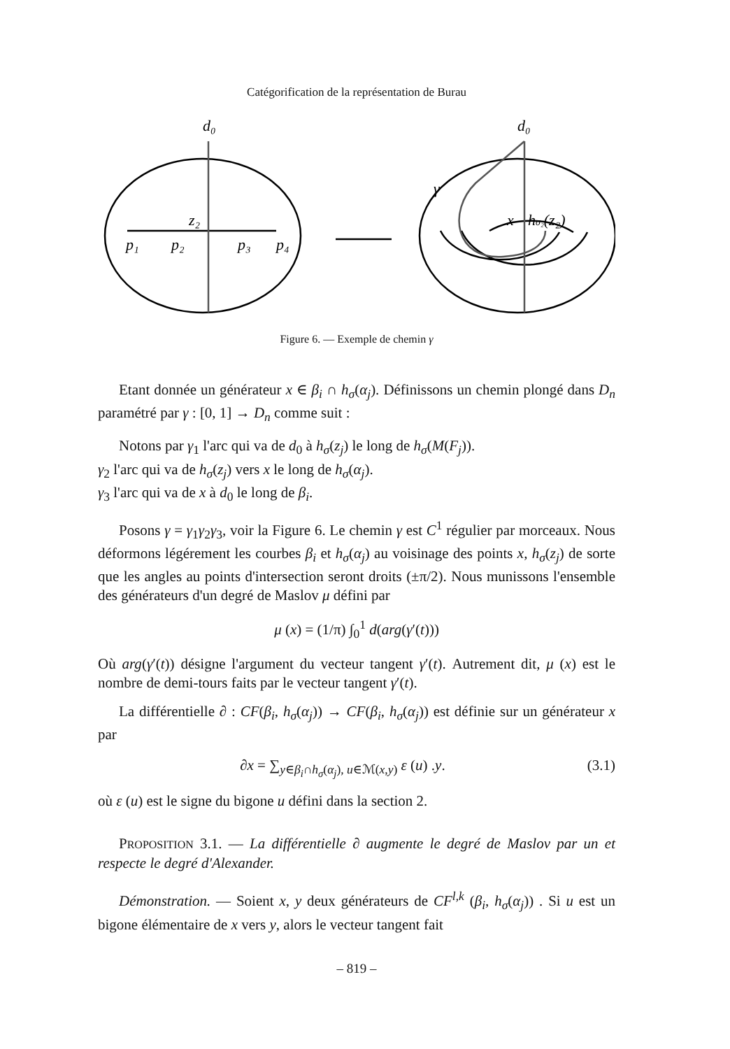Catégorification de la représentation de Burau
d₀
d₀
z₂
p₁
p₂
p₃
p₄
γ
x
hσ₂(z₂)
Figure 6. — Exemple de chemin γ
Etant donnée un générateur x ∈ β<sub>i</sub> ∩ h<sub>σ</sub>(α<sub>j</sub>). Définissons un chemin plongé dans D<sub>n</sub> paramétré par γ : [0, 1] → D<sub>n</sub> comme suit :
Notons par γ<sub>1</sub> l'arc qui va de d<sub>0</sub> à h<sub>σ</sub>(z<sub>j</sub>) le long de h<sub>σ</sub>(M(F<sub>j</sub>)).
γ<sub>2</sub> l'arc qui va de h<sub>σ</sub>(z<sub>j</sub>) vers x le long de h<sub>σ</sub>(α<sub>j</sub>).
γ<sub>3</sub> l'arc qui va de x à d<sub>0</sub> le long de β<sub>i</sub>.
Posons γ = γ<sub>1</sub>γ<sub>2</sub>γ<sub>3</sub>, voir la Figure 6. Le chemin γ est C<sup>1</sup> régulier par morceaux. Nous déformons légérement les courbes β<sub>i</sub> et h<sub>σ</sub>(α<sub>j</sub>) au voisinage des points x, h<sub>σ</sub>(z<sub>j</sub>) de sorte que les angles au points d'intersection seront droits (±π/2). Nous munissons l'ensemble des générateurs d'un degré de Maslov μ défini par
μ (x) = (1/π) ∫<sub>0</sub><sup>1</sup> d(arg(γ′(t)))
Où arg(γ′(t)) désigne l'argument du vecteur tangent γ′(t). Autrement dit, μ (x) est le nombre de demi-tours faits par le vecteur tangent γ′(t).
La différentielle ∂ : CF(β<sub>i</sub>, h<sub>σ</sub>(α<sub>j</sub>)) → CF(β<sub>i</sub>, h<sub>σ</sub>(α<sub>j</sub>)) est définie sur un générateur x par
(3.1) ∂x = ∑<sub>y∈β<sub>i</sub>∩h<sub>σ</sub>(α<sub>j</sub>), u∈ℳ(x,y)</sub> ε (u) .y.
où ε (u) est le signe du bigone u défini dans la section 2.
PROPOSITION 3.1. — La différentielle ∂ augmente le degré de Maslov par un et respecte le degré d'Alexander.
Démonstration. — Soient x, y deux générateurs de CF<sup>l,k</sup> (β<sub>i</sub>, h<sub>σ</sub>(α<sub>j</sub>)) . Si u est un bigone élémentaire de x vers y, alors le vecteur tangent fait
– 819 –